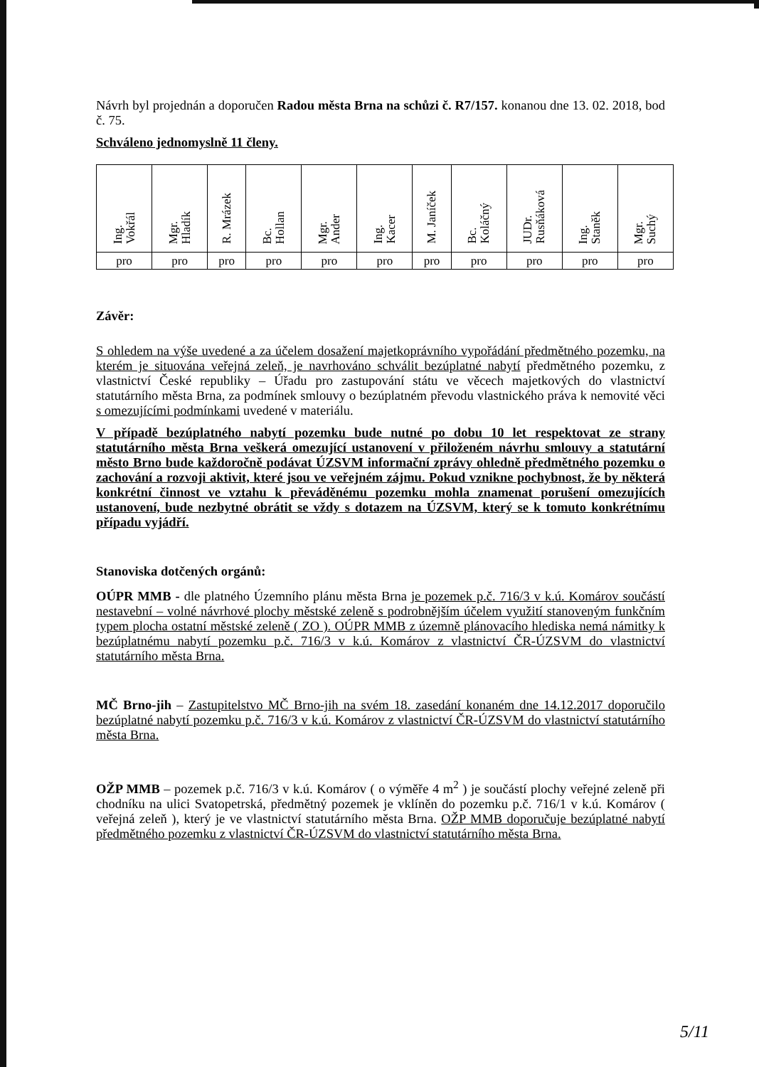Návrh byl projednán a doporučen Radou města Brna na schůzi č. R7/157. konanou dne 13. 02. 2018, bod č. 75.
Schváleno jednomyslně 11 členy.
| Ing. Vokřál | Mgr. Hladík | R. Mrázek | Bc. Hollan | Mgr. Ander | Ing. Kacer | M. Janíček | Bc. Koláčný | JUDr. Rusňáková | Ing. Staněk | Mgr. Suchý |
| pro | pro | pro | pro | pro | pro | pro | pro | pro | pro | pro |
Závěr:
S ohledem na výše uvedené a za účelem dosažení majetkoprávního vypořádání předmětného pozemku, na kterém je situována veřejná zeleň, je navrhováno schválit bezúplatné nabytí předmětného pozemku, z vlastnictví České republiky – Úřadu pro zastupování státu ve věcech majetkových do vlastnictví statutárního města Brna, za podmínek smlouvy o bezúplatném převodu vlastnického práva k nemovité věci s omezujícími podmínkami uvedené v materiálu.
V případě bezúplatného nabytí pozemku bude nutné po dobu 10 let respektovat ze strany statutárního města Brna veškerá omezující ustanovení v přiloženém návrhu smlouvy a statutární město Brno bude každoročně podávat ÚZSVM informační zprávy ohledně předmětného pozemku o zachování a rozvoji aktivit, které jsou ve veřejném zájmu. Pokud vznikne pochybnost, že by některá konkrétní činnost ve vztahu k převáděnému pozemku mohla znamenat porušení omezujících ustanovení, bude nezbytné obrátit se vždy s dotazem na ÚZSVM, který se k tomuto konkrétnímu případu vyjádří.
Stanoviska dotčených orgánů:
OÚPR MMB - dle platného Územního plánu města Brna je pozemek p.č. 716/3 v k.ú. Komárov součástí nestavební – volné návrhové plochy městské zeleně s podrobnějším účelem využití stanoveným funkčním typem plocha ostatní městské zeleně ( ZO ). OÚPR MMB z územně plánovacího hlediska nemá námitky k bezúplatnému nabytí pozemku p.č. 716/3 v k.ú. Komárov z vlastnictví ČR-ÚZSVM do vlastnictví statutárního města Brna.
MČ Brno-jih – Zastupitelstvo MČ Brno-jih na svém 18. zasedání konaném dne 14.12.2017 doporučilo bezúplatné nabytí pozemku p.č. 716/3 v k.ú. Komárov z vlastnictví ČR-ÚZSVM do vlastnictví statutárního města Brna.
OŽP MMB – pozemek p.č. 716/3 v k.ú. Komárov ( o výměře 4 m<sup>2</sup> ) je součástí plochy veřejné zeleně při chodníku na ulici Svatopetrská, předmětný pozemek je vklíněn do pozemku p.č. 716/1 v k.ú. Komárov ( veřejná zeleň ), který je ve vlastnictví statutárního města Brna. OŽP MMB doporučuje bezúplatné nabytí předmětného pozemku z vlastnictví ČR-ÚZSVM do vlastnictví statutárního města Brna.
5/11